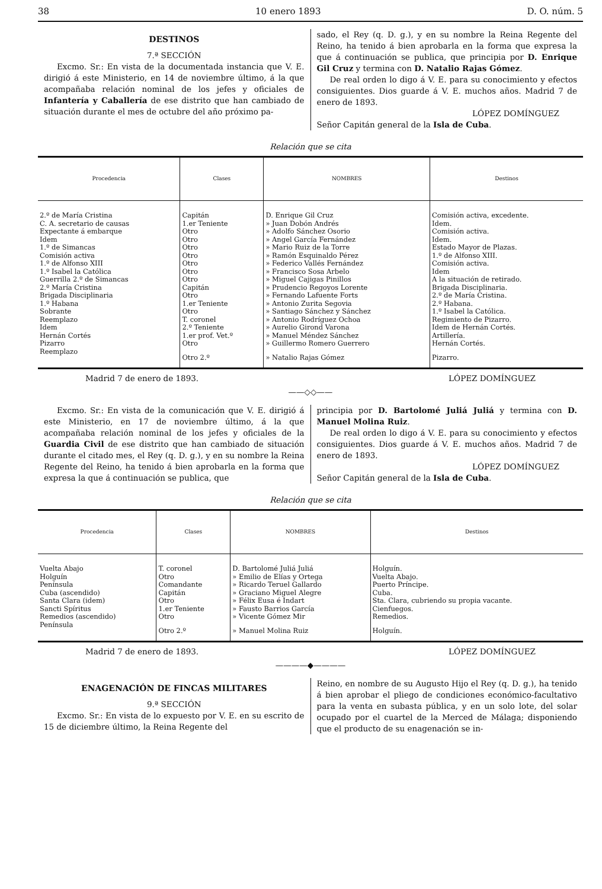38 10 enero 1893 D. O. núm. 5
DESTINOS
7.ª SECCIÓN
Excmo. Sr.: En vista de la documentada instancia que V. E. dirigió á este Ministerio, en 14 de noviembre último, á la que acompañaba relación nominal de los jefes y oficiales de Infantería y Caballería de ese distrito que han cambiado de situación durante el mes de octubre del año próximo pa-
sado, el Rey (q. D. g.), y en su nombre la Reina Regente del Reino, ha tenido á bien aprobarla en la forma que expresa la que á continuación se publica, que principia por D. Enrique Gil Cruz y termina con D. Natalio Rajas Gómez.
De real orden lo digo á V. E. para su conocimiento y efectos consiguientes. Dios guarde á V. E. muchos años. Madrid 7 de enero de 1893.
LÓPEZ DOMÍNGUEZ
Señor Capitán general de la Isla de Cuba.
Relación que se cita
| Procedencia | Clases | NOMBRES | Destinos |
| --- | --- | --- | --- |
| 2.º de María Cristina | Capitán | D. Enrique Gil Cruz | Comisión activa, excedente. |
| C. A. secretario de causas | 1.er Teniente | » Juan Dobón Andrés | Idem. |
| Expectante á embarque | Otro | » Adolfo Sánchez Osorio | Comisión activa. |
| Idem | Otro | » Angel García Fernández | Idem. |
| 1.º de Simancas | Otro | » Mario Ruiz de la Torre | Estado Mayor de Plazas. |
| Comisión activa | Otro | » Ramón Esquinaldo Pérez | 1.º de Alfonso XIII. |
| 1.º de Alfonso XIII | Otro | » Federico Vallés Fernández | Comisión activa. |
| 1.º Isabel la Católica | Otro | » Francisco Sosa Arbelo | Idem |
| Guerrilla 2.º de Simancas | Otro | » Miguel Cajigas Pinillos | A la situación de retirado. |
| 2.º María Cristina | Capitán | » Prudencio Regoyos Lorente | Brigada Disciplinaria. |
| Brigada Disciplinaria | Otro | » Fernando Lafuente Forts | 2.º de María Cristina. |
| 1.º Habana | 1.er Teniente | » Antonio Zurita Segovia | 2.º Habana. |
| Sobrante | Otro | » Santiago Sánchez y Sánchez | 1.º Isabel la Católica. |
| Reemplazo | T. coronel | » Antonio Rodríguez Ochoa | Regimiento de Pizarro. |
| Idem | 2.º Teniente | » Aurelio Girond Varona | Idem de Hernán Cortés. |
| Hernán Cortés | 1.er prof. Vet.º | » Manuel Méndez Sánchez | Artillería. |
| Pizarro | Otro | » Guillermo Romero Guerrero | Hernán Cortés. |
| Reemplazo | Otro 2.º | » Natalio Rajas Gómez | Pizarro. |
Madrid 7 de enero de 1893. LÓPEZ DOMÍNGUEZ
——◇◇——
Excmo. Sr.: En vista de la comunicación que V. E. dirigió á este Ministerio, en 17 de noviembre último, á la que acompañaba relación nominal de los jefes y oficiales de la Guardia Civil de ese distrito que han cambiado de situación durante el citado mes, el Rey (q. D. g.), y en su nombre la Reina Regente del Reino, ha tenido á bien aprobarla en la forma que expresa la que á continuación se publica, que
principia por D. Bartolomé Juliá Juliá y termina con D. Manuel Molina Ruiz.
De real orden lo digo á V. E. para su conocimiento y efectos consiguientes. Dios guarde á V. E. muchos años. Madrid 7 de enero de 1893.
LÓPEZ DOMÍNGUEZ
Señor Capitán general de la Isla de Cuba.
Relación que se cita
| Procedencia | Clases | NOMBRES | Destinos |
| --- | --- | --- | --- |
| Vuelta Abajo | T. coronel | D. Bartolomé Juliá Juliá | Holguín. |
| Holguín | Otro | » Emilio de Elías y Ortega | Vuelta Abajo. |
| Península | Comandante | » Ricardo Teruel Gallardo | Puerto Príncipe. |
| Cuba (ascendido) | Capitán | » Graciano Miguel Alegre | Cuba. |
| Santa Clara (idem) | Otro | » Félix Eusa é Indart | Sta. Clara, cubriendo su propia vacante. |
| Sancti Spíritus | 1.er Teniente | » Fausto Barrios García | Cienfuegos. |
| Remedios (ascendido) | Otro | » Vicente Gómez Mir | Remedios. |
| Península | Otro 2.º | » Manuel Molina Ruiz | Holguín. |
Madrid 7 de enero de 1893. LÓPEZ DOMÍNGUEZ
————◆————
ENAGENACIÓN DE FINCAS MILITARES
9.ª SECCIÓN
Excmo. Sr.: En vista de lo expuesto por V. E. en su escrito de 15 de diciembre último, la Reina Regente del
Reino, en nombre de su Augusto Hijo el Rey (q. D. g.), ha tenido á bien aprobar el pliego de condiciones económico-facultativo para la venta en subasta pública, y en un solo lote, del solar ocupado por el cuartel de la Merced de Málaga; disponiendo que el producto de su enagenación se in-